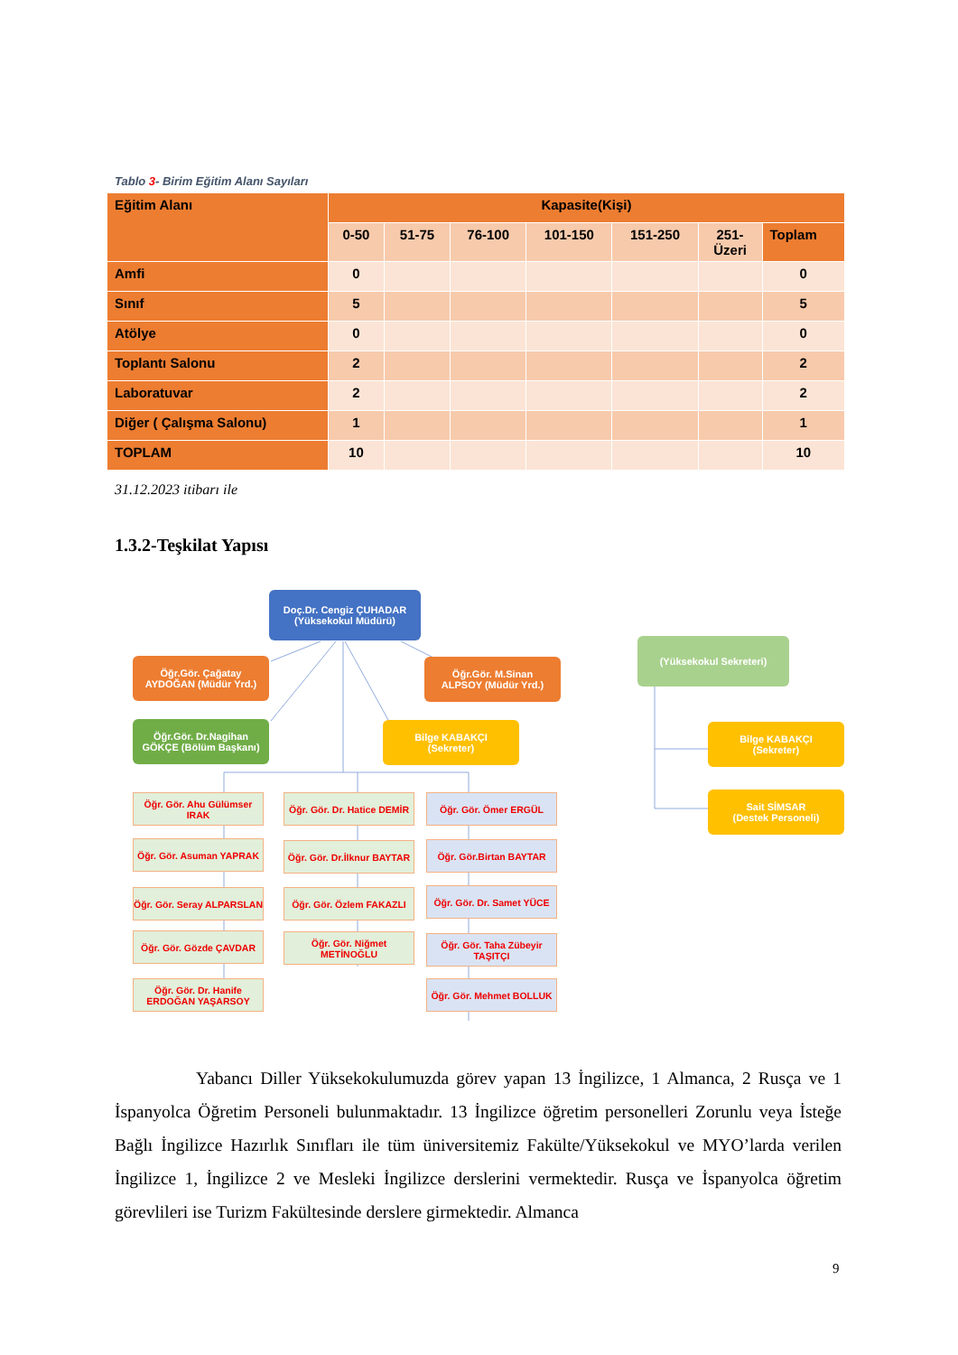Tablo 3- Birim Eğitim Alanı Sayıları
| Eğitim Alanı | Kapasite(Kişi) | | | | | | |
| --- | --- | --- | --- | --- | --- | --- | --- |
| | 0-50 | 51-75 | 76-100 | 101-150 | 151-250 | 251- Üzeri | Toplam |
| Amfi | 0 | | | | | | 0 |
| Sınıf | 5 | | | | | | 5 |
| Atölye | 0 | | | | | | 0 |
| Toplantı Salonu | 2 | | | | | | 2 |
| Laboratuvar | 2 | | | | | | 2 |
| Diğer ( Çalışma Salonu) | 1 | | | | | | 1 |
| TOPLAM | 10 | | | | | | 10 |
31.12.2023 itibarı ile
1.3.2-Teşkilat Yapısı
Doç.Dr. Cengiz ÇUHADAR
(Yüksekokul Müdürü)
Öğr.Gör. Çağatay
AYDOĞAN (Müdür Yrd.)
Öğr.Gör. M.Sinan
ALPSOY (Müdür Yrd.)
(Yüksekokul Sekreteri)
Öğr.Gör. Dr.Nagihan
GÖKÇE (Bölüm Başkanı)
Bilge KABAKÇI
(Sekreter)
Bilge KABAKÇI
(Sekreter)
Sait SİMSAR
(Destek Personeli)
Öğr. Gör. Ahu Gülümser IRAK
Öğr. Gör. Asuman YAPRAK
Öğr. Gör. Seray ALPARSLAN
Öğr. Gör. Gözde ÇAVDAR
Öğr. Gör. Dr. Hanife ERDOĞAN YAŞARSOY
Öğr. Gör. Dr. Hatice DEMİR
Öğr. Gör. Dr.İlknur BAYTAR
Öğr. Gör. Özlem FAKAZLI
Öğr. Gör. Niğmet METİNOĞLU
Öğr. Gör. Ömer ERGÜL
Öğr. Gör.Birtan BAYTAR
Öğr. Gör. Dr. Samet YÜCE
Öğr. Gör. Taha Zübeyir TAŞITÇI
Öğr. Gör. Mehmet BOLLUK
Yabancı Diller Yüksekokulumuzda görev yapan 13 İngilizce, 1 Almanca, 2 Rusça ve 1 İspanyolca Öğretim Personeli bulunmaktadır. 13 İngilizce öğretim personelleri Zorunlu veya İsteğe Bağlı İngilizce Hazırlık Sınıfları ile tüm üniversitemiz Fakülte/Yüksekokul ve MYO’larda verilen İngilizce 1, İngilizce 2 ve Mesleki İngilizce derslerini vermektedir. Rusça ve İspanyolca öğretim görevlileri ise Turizm Fakültesinde derslere girmektedir. Almanca
9